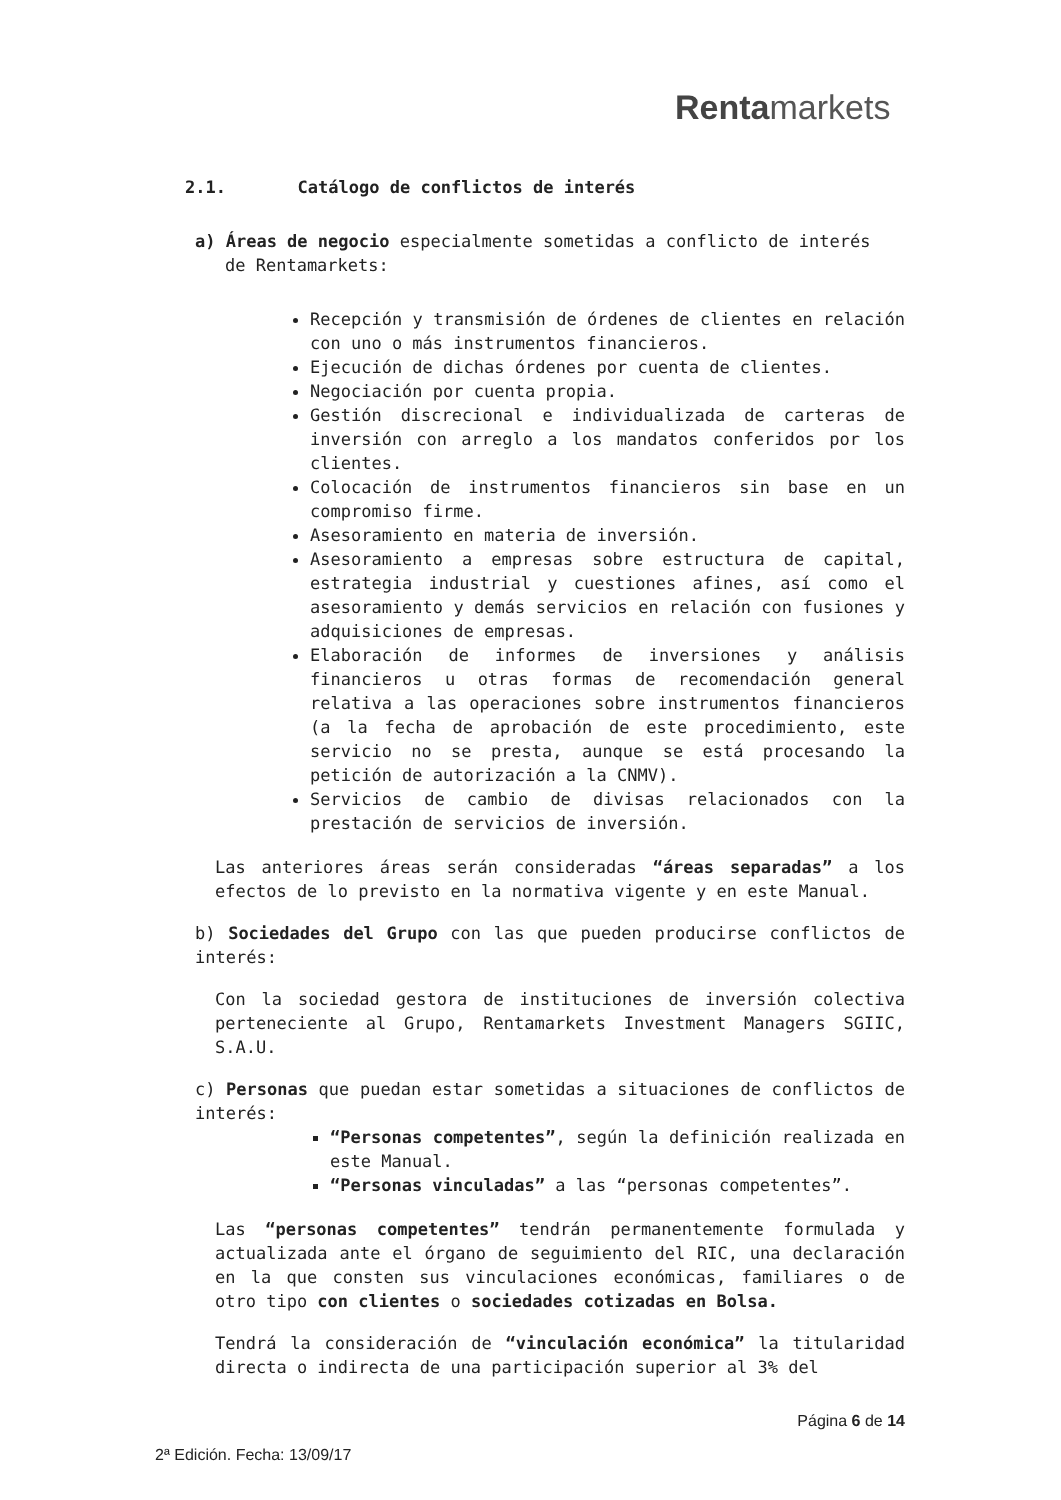Rentamarkets
2.1. Catálogo de conflictos de interés
a) Áreas de negocio especialmente sometidas a conflicto de interés
de Rentamarkets:
Recepción y transmisión de órdenes de clientes en relación con uno o más instrumentos financieros.
Ejecución de dichas órdenes por cuenta de clientes.
Negociación por cuenta propia.
Gestión discrecional e individualizada de carteras de inversión con arreglo a los mandatos conferidos por los clientes.
Colocación de instrumentos financieros sin base en un compromiso firme.
Asesoramiento en materia de inversión.
Asesoramiento a empresas sobre estructura de capital, estrategia industrial y cuestiones afines, así como el asesoramiento y demás servicios en relación con fusiones y adquisiciones de empresas.
Elaboración de informes de inversiones y análisis financieros u otras formas de recomendación general relativa a las operaciones sobre instrumentos financieros (a la fecha de aprobación de este procedimiento, este servicio no se presta, aunque se está procesando la petición de autorización a la CNMV).
Servicios de cambio de divisas relacionados con la prestación de servicios de inversión.
Las anteriores áreas serán consideradas “áreas separadas” a los efectos de lo previsto en la normativa vigente y en este Manual.
b) Sociedades del Grupo con las que pueden producirse conflictos de interés:
Con la sociedad gestora de instituciones de inversión colectiva perteneciente al Grupo, Rentamarkets Investment Managers SGIIC, S.A.U.
c) Personas que puedan estar sometidas a situaciones de conflictos de interés:
“Personas competentes”, según la definición realizada en este Manual.
“Personas vinculadas” a las “personas competentes”.
Las “personas competentes” tendrán permanentemente formulada y actualizada ante el órgano de seguimiento del RIC, una declaración en la que consten sus vinculaciones económicas, familiares o de otro tipo con clientes o sociedades cotizadas en Bolsa.
Tendrá la consideración de “vinculación económica” la titularidad directa o indirecta de una participación superior al 3% del
Página 6 de 14
2ª Edición. Fecha: 13/09/17